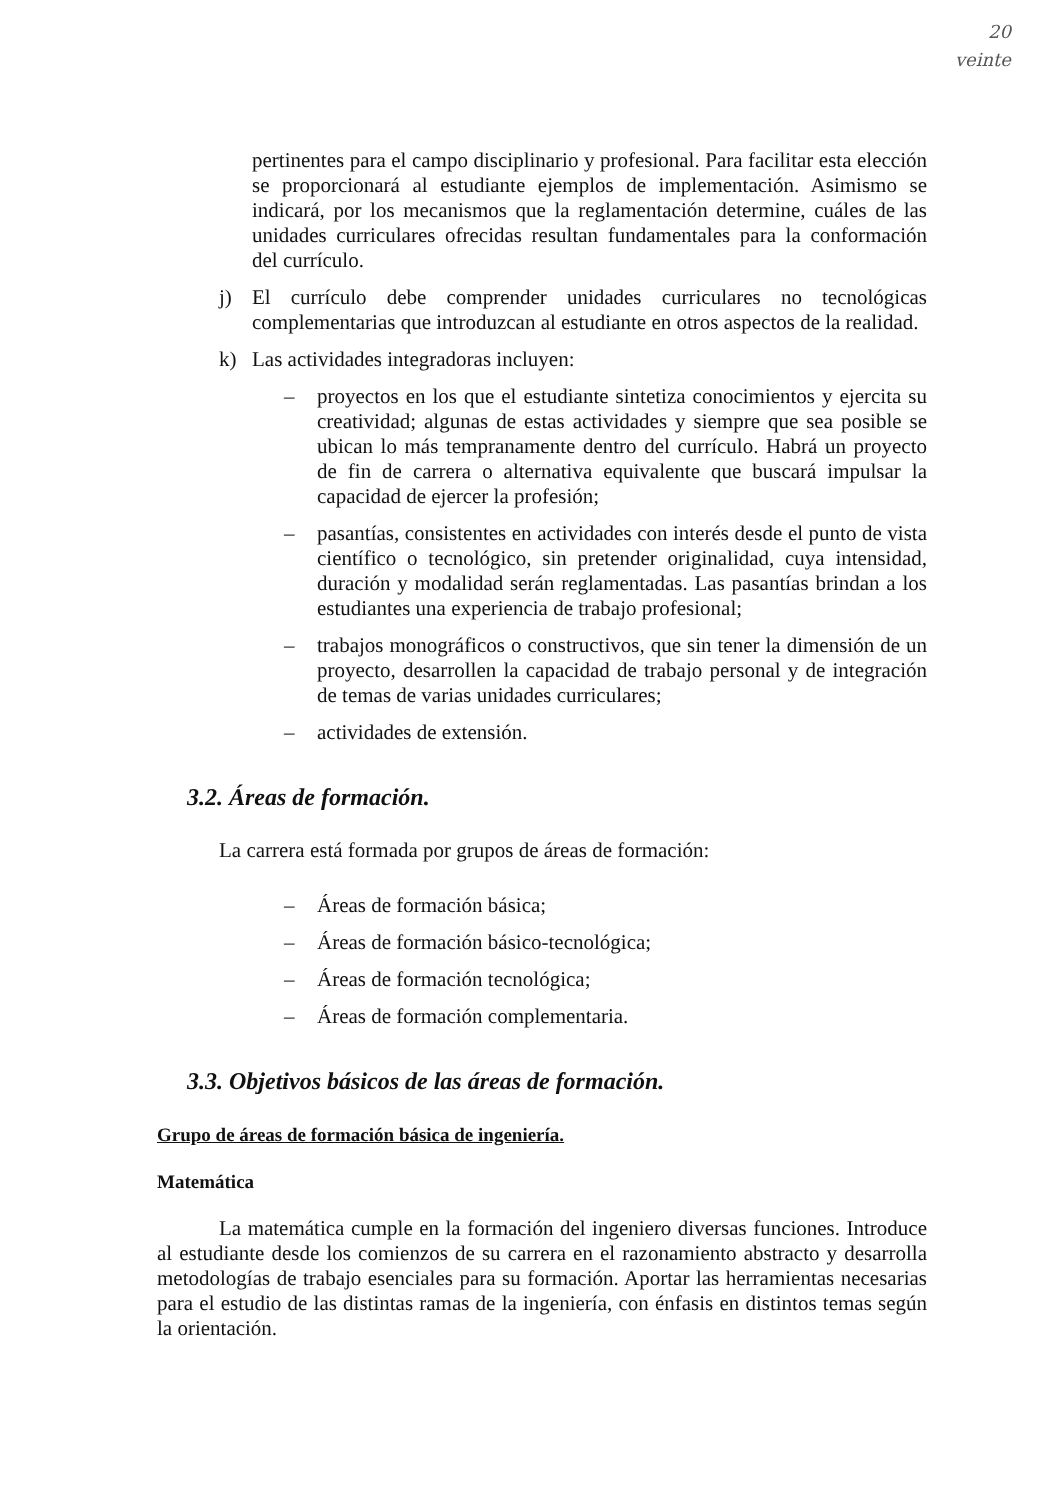20
veinte
pertinentes para el campo disciplinario y profesional. Para facilitar esta elección se proporcionará al estudiante ejemplos de implementación. Asimismo se indicará, por los mecanismos que la reglamentación determine, cuáles de las unidades curriculares ofrecidas resultan fundamentales para la conformación del currículo.
j) El currículo debe comprender unidades curriculares no tecnológicas complementarias que introduzcan al estudiante en otros aspectos de la realidad.
k) Las actividades integradoras incluyen:
– proyectos en los que el estudiante sintetiza conocimientos y ejercita su creatividad; algunas de estas actividades y siempre que sea posible se ubican lo más tempranamente dentro del currículo. Habrá un proyecto de fin de carrera o alternativa equivalente que buscará impulsar la capacidad de ejercer la profesión;
– pasantías, consistentes en actividades con interés desde el punto de vista científico o tecnológico, sin pretender originalidad, cuya intensidad, duración y modalidad serán reglamentadas. Las pasantías brindan a los estudiantes una experiencia de trabajo profesional;
– trabajos monográficos o constructivos, que sin tener la dimensión de un proyecto, desarrollen la capacidad de trabajo personal y de integración de temas de varias unidades curriculares;
– actividades de extensión.
3.2. Áreas de formación.
La carrera está formada por grupos de áreas de formación:
– Áreas de formación básica;
– Áreas de formación básico-tecnológica;
– Áreas de formación tecnológica;
– Áreas de formación complementaria.
3.3. Objetivos básicos de las áreas de formación.
Grupo de áreas de formación básica de ingeniería.
Matemática
La matemática cumple en la formación del ingeniero diversas funciones. Introduce al estudiante desde los comienzos de su carrera en el razonamiento abstracto y desarrolla metodologías de trabajo esenciales para su formación. Aportar las herramientas necesarias para el estudio de las distintas ramas de la ingeniería, con énfasis en distintos temas según la orientación.